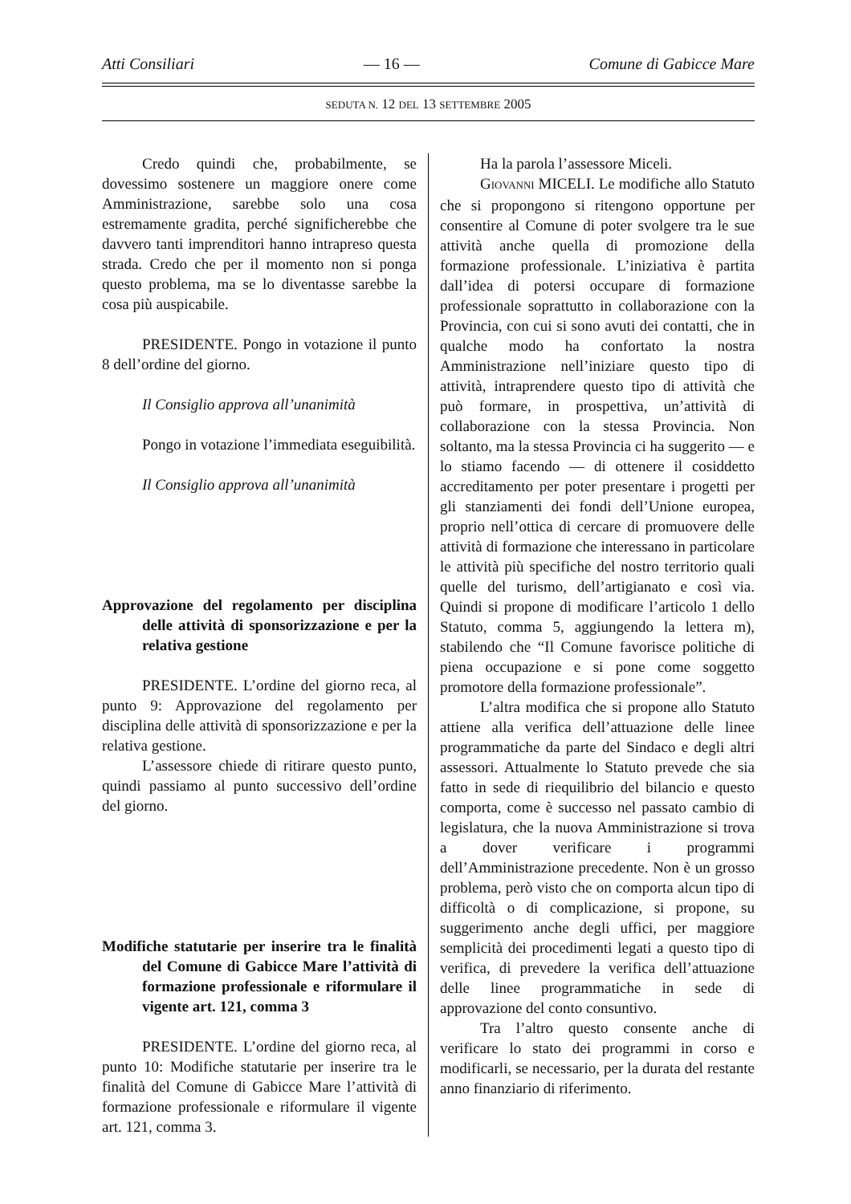Atti Consiliari — 16 — Comune di Gabicce Mare
SEDUTA N. 12 DEL 13 SETTEMBRE 2005
Credo quindi che, probabilmente, se dovessimo sostenere un maggiore onere come Amministrazione, sarebbe solo una cosa estremamente gradita, perché significherebbe che davvero tanti imprenditori hanno intrapreso questa strada. Credo che per il momento non si ponga questo problema, ma se lo diventasse sarebbe la cosa più auspicabile.
PRESIDENTE. Pongo in votazione il punto 8 dell’ordine del giorno.
Il Consiglio approva all’unanimità
Pongo in votazione l’immediata eseguibilità.
Il Consiglio approva all’unanimità
Approvazione del regolamento per disciplina delle attività di sponsorizzazione e per la relativa gestione
PRESIDENTE. L’ordine del giorno reca, al punto 9: Approvazione del regolamento per disciplina delle attività di sponsorizzazione e per la relativa gestione.
L’assessore chiede di ritirare questo punto, quindi passiamo al punto successivo dell’ordine del giorno.
Modifiche statutarie per inserire tra le finalità del Comune di Gabicce Mare l’attività di formazione professionale e riformulare il vigente art. 121, comma 3
PRESIDENTE. L’ordine del giorno reca, al punto 10: Modifiche statutarie per inserire tra le finalità del Comune di Gabicce Mare l’attività di formazione professionale e riformulare il vigente art. 121, comma 3.
Ha la parola l’assessore Miceli.
GIOVANNI MICELI. Le modifiche allo Statuto che si propongono si ritengono opportune per consentire al Comune di poter svolgere tra le sue attività anche quella di promozione della formazione professionale. L’iniziativa è partita dall’idea di potersi occupare di formazione professionale soprattutto in collaborazione con la Provincia, con cui si sono avuti dei contatti, che in qualche modo ha confortato la nostra Amministrazione nell’iniziare questo tipo di attività, intraprendere questo tipo di attività che può formare, in prospettiva, un’attività di collaborazione con la stessa Provincia. Non soltanto, ma la stessa Provincia ci ha suggerito — e lo stiamo facendo — di ottenere il cosiddetto accreditamento per poter presentare i progetti per gli stanziamenti dei fondi dell’Unione europea, proprio nell’ottica di cercare di promuovere delle attività di formazione che interessano in particolare le attività più specifiche del nostro territorio quali quelle del turismo, dell’artigianato e così via. Quindi si propone di modificare l’articolo 1 dello Statuto, comma 5, aggiungendo la lettera m), stabilendo che “Il Comune favorisce politiche di piena occupazione e si pone come soggetto promotore della formazione professionale”.
L’altra modifica che si propone allo Statuto attiene alla verifica dell’attuazione delle linee programmatiche da parte del Sindaco e degli altri assessori. Attualmente lo Statuto prevede che sia fatto in sede di riequilibrio del bilancio e questo comporta, come è successo nel passato cambio di legislatura, che la nuova Amministrazione si trova a dover verificare i programmi dell’Amministrazione precedente. Non è un grosso problema, però visto che on comporta alcun tipo di difficoltà o di complicazione, si propone, su suggerimento anche degli uffici, per maggiore semplicità dei procedimenti legati a questo tipo di verifica, di prevedere la verifica dell’attuazione delle linee programmatiche in sede di approvazione del conto consuntivo.
Tra l’altro questo consente anche di verificare lo stato dei programmi in corso e modificarli, se necessario, per la durata del restante anno finanziario di riferimento.